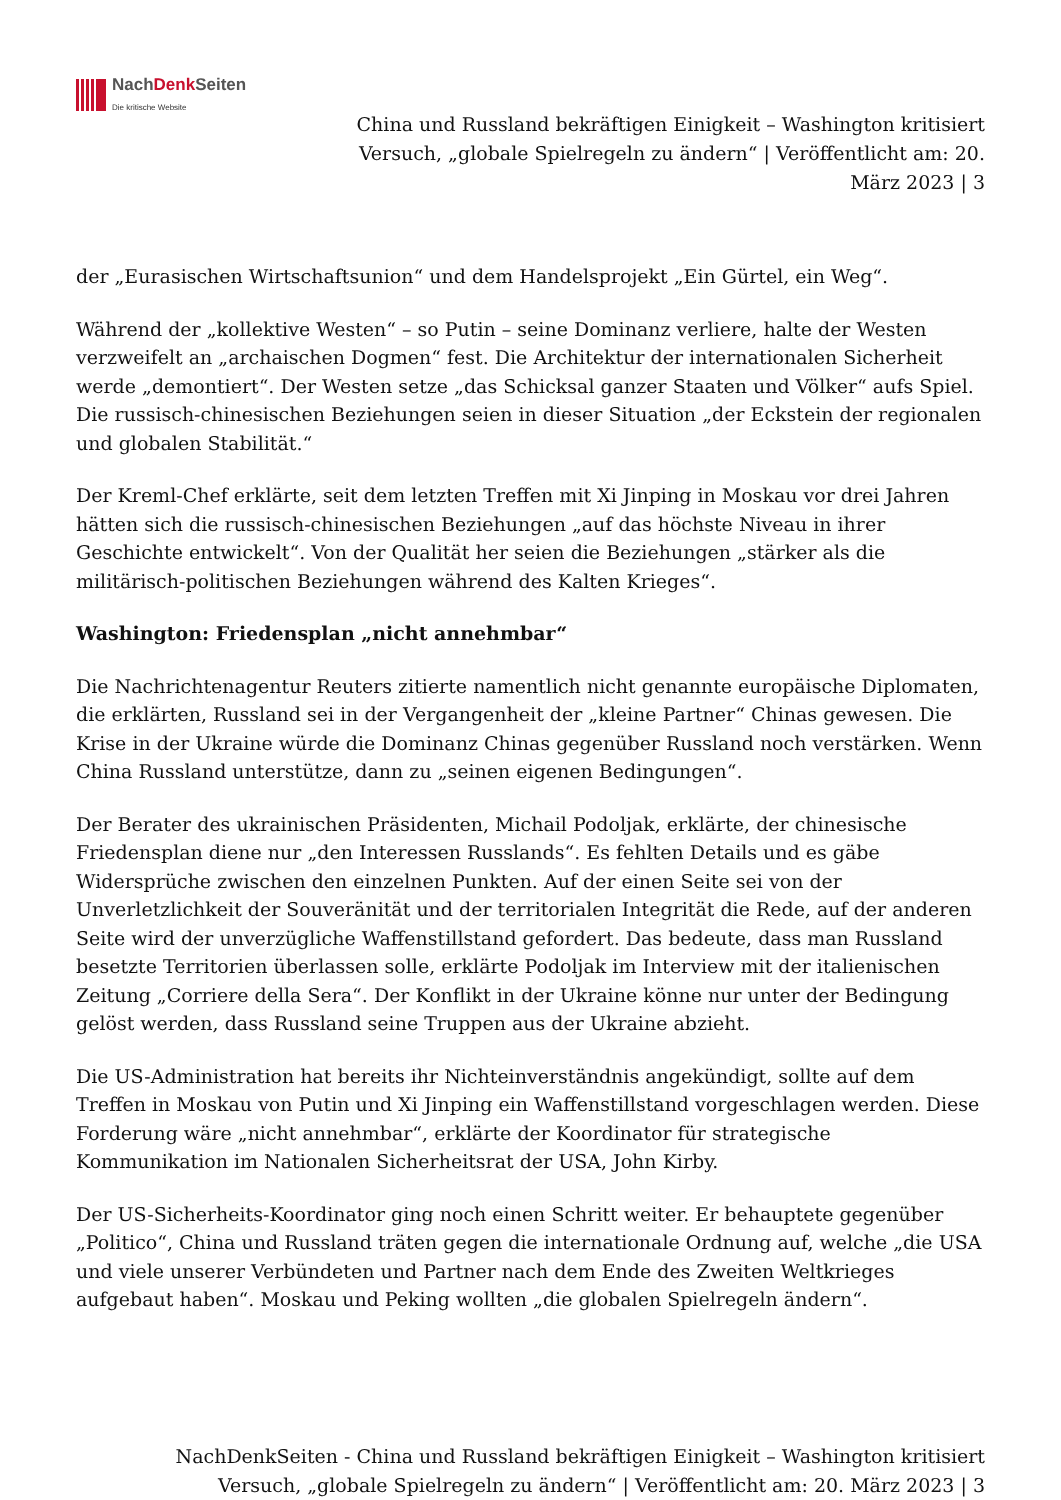NachDenk Seiten
Die kritische Website
China und Russland bekräftigen Einigkeit – Washington kritisiert Versuch, „globale Spielregeln zu ändern“ | Veröffentlicht am: 20. März 2023 | 3
der „Eurasischen Wirtschaftsunion“ und dem Handelsprojekt „Ein Gürtel, ein Weg“.
Während der „kollektive Westen“ – so Putin – seine Dominanz verliere, halte der Westen verzweifelt an „archaischen Dogmen“ fest. Die Architektur der internationalen Sicherheit werde „demontiert“. Der Westen setze „das Schicksal ganzer Staaten und Völker“ aufs Spiel. Die russisch-chinesischen Beziehungen seien in dieser Situation „der Eckstein der regionalen und globalen Stabilität.“
Der Kreml-Chef erklärte, seit dem letzten Treffen mit Xi Jinping in Moskau vor drei Jahren hätten sich die russisch-chinesischen Beziehungen „auf das höchste Niveau in ihrer Geschichte entwickelt“. Von der Qualität her seien die Beziehungen „stärker als die militärisch-politischen Beziehungen während des Kalten Krieges“.
Washington: Friedensplan „nicht annehmbar“
Die Nachrichtenagentur Reuters zitierte namentlich nicht genannte europäische Diplomaten, die erklärten, Russland sei in der Vergangenheit der „kleine Partner“ Chinas gewesen. Die Krise in der Ukraine würde die Dominanz Chinas gegenüber Russland noch verstärken. Wenn China Russland unterstütze, dann zu „seinen eigenen Bedingungen“.
Der Berater des ukrainischen Präsidenten, Michail Podoljak, erklärte, der chinesische Friedensplan diene nur „den Interessen Russlands“. Es fehlten Details und es gäbe Widersprüche zwischen den einzelnen Punkten. Auf der einen Seite sei von der Unverletzlichkeit der Souveränität und der territorialen Integrität die Rede, auf der anderen Seite wird der unverzügliche Waffenstillstand gefordert. Das bedeute, dass man Russland besetzte Territorien überlassen solle, erklärte Podoljak im Interview mit der italienischen Zeitung „Corriere della Sera“. Der Konflikt in der Ukraine könne nur unter der Bedingung gelöst werden, dass Russland seine Truppen aus der Ukraine abzieht.
Die US-Administration hat bereits ihr Nichteinverständnis angekündigt, sollte auf dem Treffen in Moskau von Putin und Xi Jinping ein Waffenstillstand vorgeschlagen werden. Diese Forderung wäre „nicht annehmbar“, erklärte der Koordinator für strategische Kommunikation im Nationalen Sicherheitsrat der USA, John Kirby.
Der US-Sicherheits-Koordinator ging noch einen Schritt weiter. Er behauptete gegenüber „Politico“, China und Russland träten gegen die internationale Ordnung auf, welche „die USA und viele unserer Verbündeten und Partner nach dem Ende des Zweiten Weltkrieges aufgebaut haben“. Moskau und Peking wollten „die globalen Spielregeln ändern“.
NachDenkSeiten - China und Russland bekräftigen Einigkeit – Washington kritisiert Versuch, „globale Spielregeln zu ändern“ | Veröffentlicht am: 20. März 2023 | 3